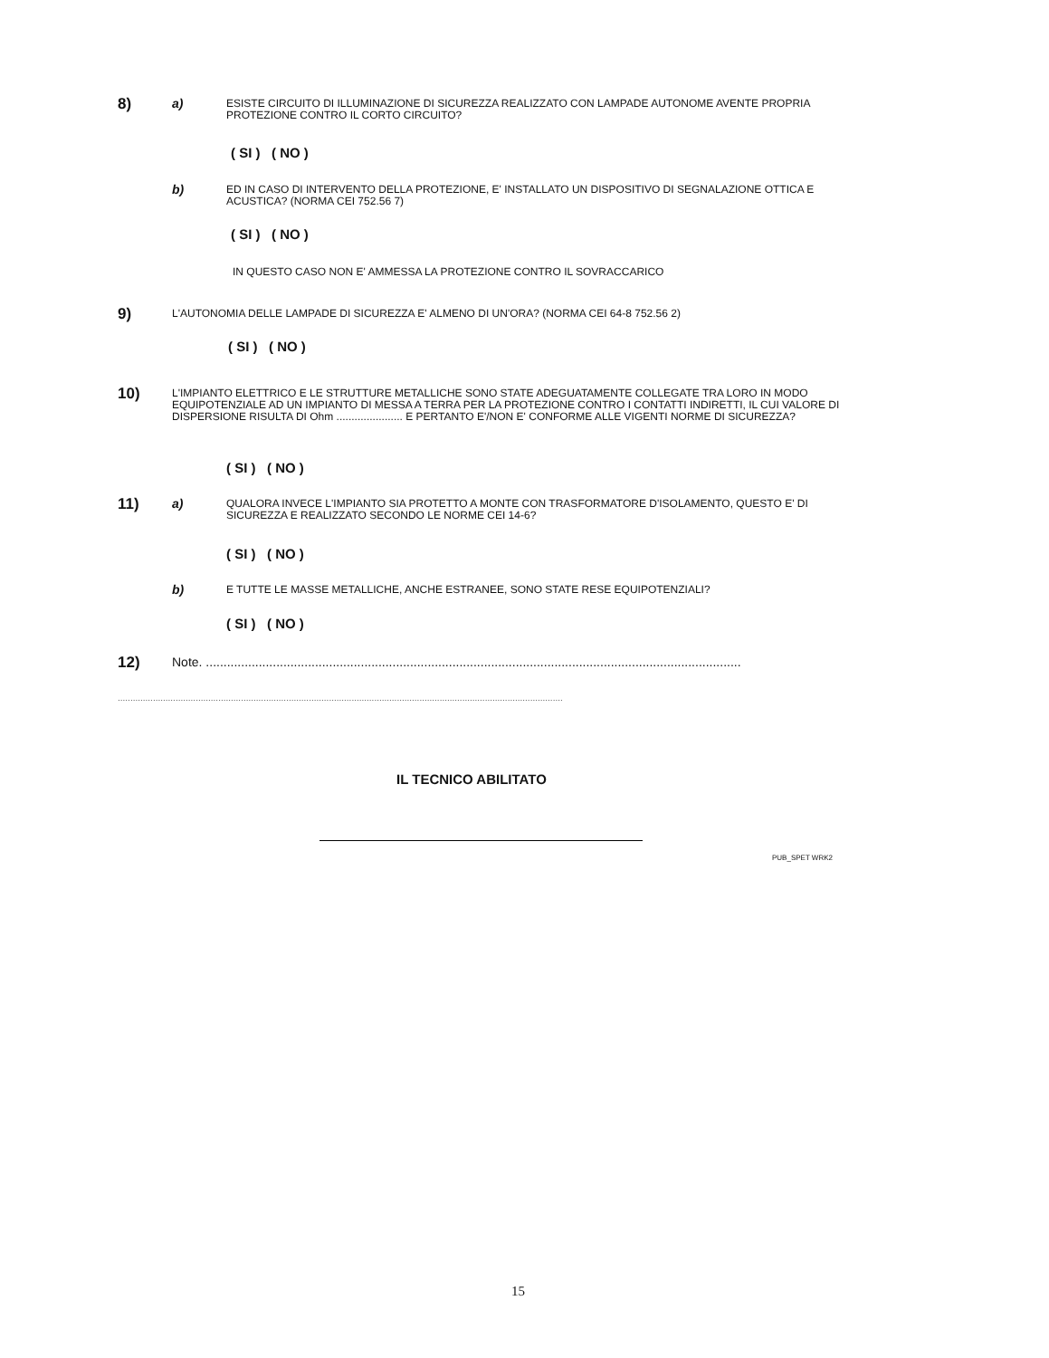8)
a)
ESISTE CIRCUITO DI ILLUMINAZIONE DI SICUREZZA REALIZZATO CON LAMPADE AUTONOME AVENTE PROPRIA PROTEZIONE CONTRO IL CORTO CIRCUITO?
( SI ) ( NO )
b)
ED IN CASO DI INTERVENTO DELLA PROTEZIONE, E' INSTALLATO UN DISPOSITIVO DI SEGNALAZIONE OTTICA E ACUSTICA? (NORMA CEI 752.56 7)
( SI ) ( NO )
IN QUESTO CASO NON E' AMMESSA LA PROTEZIONE CONTRO IL SOVRACCARICO
9)
L'AUTONOMIA DELLE LAMPADE DI SICUREZZA E' ALMENO DI UN'ORA? (NORMA CEI 64-8 752.56 2)
( SI ) ( NO )
10)
L'IMPIANTO ELETTRICO E LE STRUTTURE METALLICHE SONO STATE ADEGUATAMENTE COLLEGATE TRA LORO IN MODO EQUIPOTENZIALE AD UN IMPIANTO DI MESSA A TERRA PER LA PROTEZIONE CONTRO I CONTATTI INDIRETTI, IL CUI VALORE DI DISPERSIONE RISULTA DI Ohm ...................... E PERTANTO E'/NON E' CONFORME ALLE VIGENTI NORME DI SICUREZZA?
( SI ) ( NO )
11)
a)
QUALORA INVECE L'IMPIANTO SIA PROTETTO A MONTE CON TRASFORMATORE D'ISOLAMENTO, QUESTO E' DI SICUREZZA E REALIZZATO SECONDO LE NORME CEI 14-6?
( SI ) ( NO )
b)
E TUTTE LE MASSE METALLICHE, ANCHE ESTRANEE, SONO STATE RESE EQUIPOTENZIALI?
( SI ) ( NO )
12)
Note. ........................................................................................................................................................
.................................................................................................................................................................................
IL TECNICO ABILITATO
PUB_SPET WRK2
15